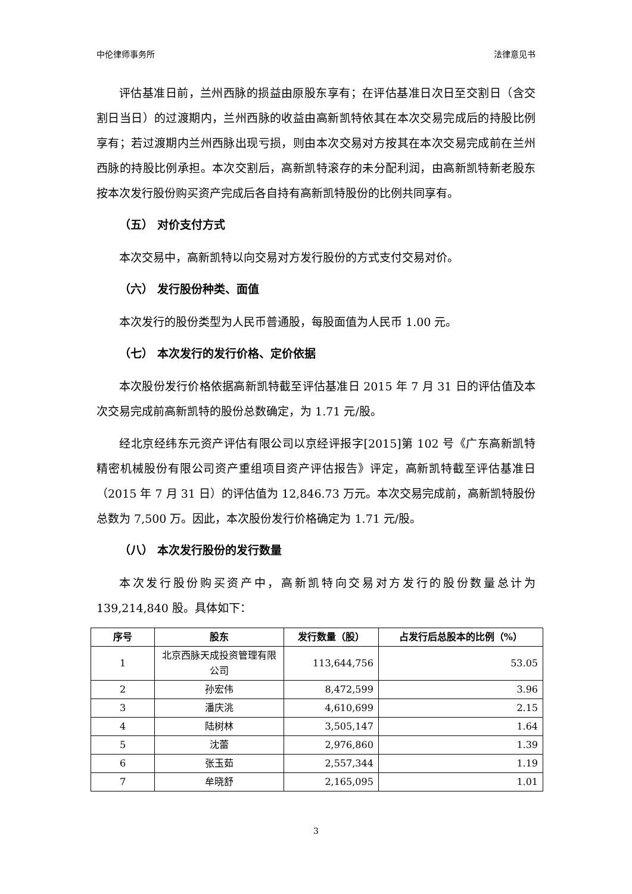中伦律师事务所 法律意见书
评估基准日前，兰州西脉的损益由原股东享有；在评估基准日次日至交割日（含交割日当日）的过渡期内，兰州西脉的收益由高新凯特依其在本次交易完成后的持股比例享有；若过渡期内兰州西脉出现亏损，则由本次交易对方按其在本次交易完成前在兰州西脉的持股比例承担。本次交割后，高新凯特滚存的未分配利润，由高新凯特新老股东按本次发行股份购买资产完成后各自持有高新凯特股份的比例共同享有。
（五） 对价支付方式
本次交易中，高新凯特以向交易对方发行股份的方式支付交易对价。
（六） 发行股份种类、面值
本次发行的股份类型为人民币普通股，每股面值为人民币 1.00 元。
（七） 本次发行的发行价格、定价依据
本次股份发行价格依据高新凯特截至评估基准日 2015 年 7 月 31 日的评估值及本次交易完成前高新凯特的股份总数确定，为 1.71 元/股。
经北京经纬东元资产评估有限公司以京经评报字[2015]第 102 号《广东高新凯特精密机械股份有限公司资产重组项目资产评估报告》评定，高新凯特截至评估基准日（2015 年 7 月 31 日）的评估值为 12,846.73 万元。本次交易完成前，高新凯特股份总数为 7,500 万。因此，本次股份发行价格确定为 1.71 元/股。
（八） 本次发行股份的发行数量
本次发行股份购买资产中，高新凯特向交易对方发行的股份数量总计为 139,214,840 股。具体如下：
| 序号 | 股东 | 发行数量（股） | 占发行后总股本的比例（%） |
| --- | --- | --- | --- |
| 1 | 北京西脉天成投资管理有限公司 | 113,644,756 | 53.05 |
| 2 | 孙宏伟 | 8,472,599 | 3.96 |
| 3 | 潘庆洮 | 4,610,699 | 2.15 |
| 4 | 陆树林 | 3,505,147 | 1.64 |
| 5 | 沈蕾 | 2,976,860 | 1.39 |
| 6 | 张玉茹 | 2,557,344 | 1.19 |
| 7 | 牟晓舒 | 2,165,095 | 1.01 |
3